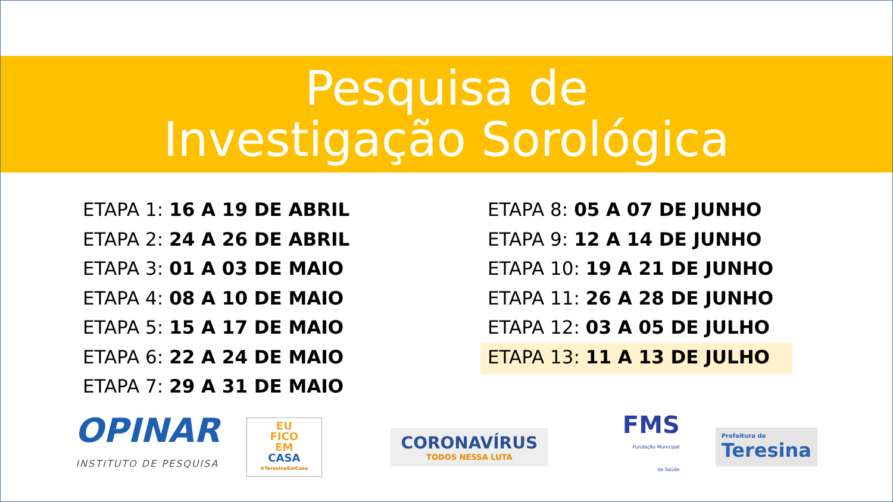Pesquisa de
Investigação Sorológica
ETAPA 1: 16 A 19 DE ABRIL
ETAPA 2: 24 A 26 DE ABRIL
ETAPA 3: 01 A 03 DE MAIO
ETAPA 4: 08 A 10 DE MAIO
ETAPA 5: 15 A 17 DE MAIO
ETAPA 6: 22 A 24 DE MAIO
ETAPA 7: 29 A 31 DE MAIO
ETAPA 8: 05 A 07 DE JUNHO
ETAPA 9: 12 A 14 DE JUNHO
ETAPA 10: 19 A 21 DE JUNHO
ETAPA 11: 26 A 28 DE JUNHO
ETAPA 12: 03 A 05 DE JULHO
ETAPA 13: 11 A 13 DE JULHO
OPINAR
INSTITUTO DE PESQUISA
EU
FICO
EM
CASA
#TeresinaEmCasa
CORONAVÍRUS
TODOS NESSA LUTA
FMS
Fundação Municipal
de Saúde
Prefeitura de
Teresina